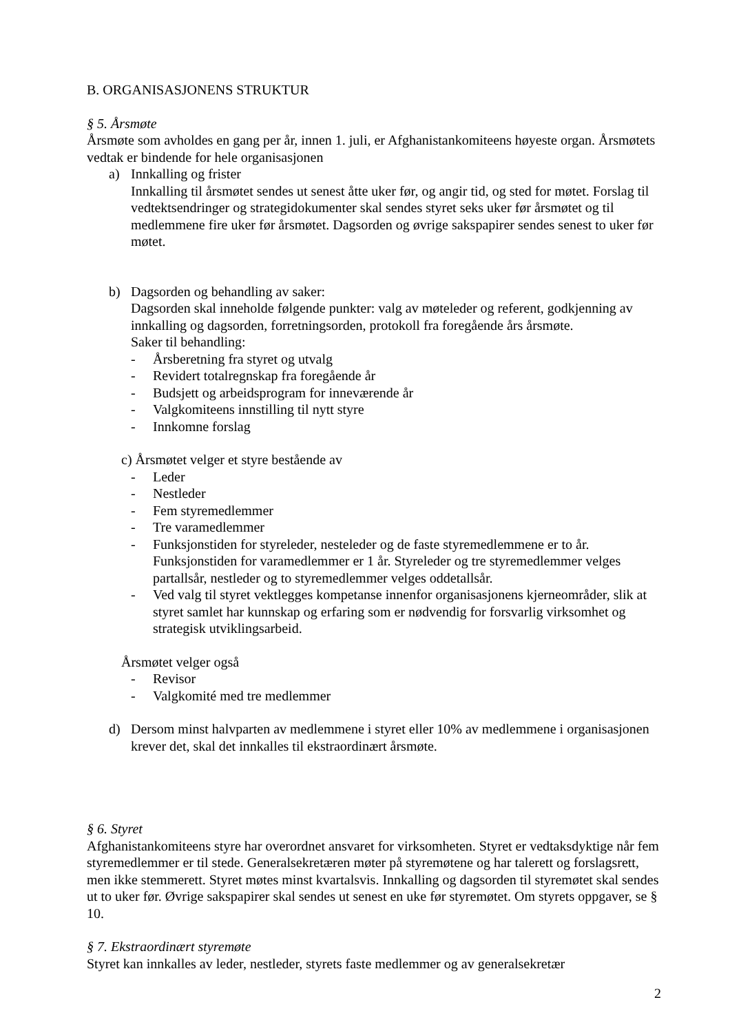B. ORGANISASJONENS STRUKTUR
§ 5. Årsmøte
Årsmøte som avholdes en gang per år, innen 1. juli, er Afghanistankomiteens høyeste organ. Årsmøtets vedtak er bindende for hele organisasjonen
a) Innkalling og frister
Innkalling til årsmøtet sendes ut senest åtte uker før, og angir tid, og sted for møtet. Forslag til vedtektsendringer og strategidokumenter skal sendes styret seks uker før årsmøtet og til medlemmene fire uker før årsmøtet. Dagsorden og øvrige sakspapirer sendes senest to uker før møtet.
b) Dagsorden og behandling av saker:
Dagsorden skal inneholde følgende punkter: valg av møteleder og referent, godkjenning av innkalling og dagsorden, forretningsorden, protokoll fra foregående års årsmøte.
Saker til behandling:
- Årsberetning fra styret og utvalg
- Revidert totalregnskap fra foregående år
- Budsjett og arbeidsprogram for inneværende år
- Valgkomiteens innstilling til nytt styre
- Innkomne forslag
c) Årsmøtet velger et styre bestående av
- Leder
- Nestleder
- Fem styremedlemmer
- Tre varamedlemmer
- Funksjonstiden for styreleder, nesteleder og de faste styremedlemmene er to år. Funksjonstiden for varamedlemmer er 1 år. Styreleder og tre styremedlemmer velges partallsår, nestleder og to styremedlemmer velges oddetallsår.
- Ved valg til styret vektlegges kompetanse innenfor organisasjonens kjerneområder, slik at styret samlet har kunnskap og erfaring som er nødvendig for forsvarlig virksomhet og strategisk utviklingsarbeid.
Årsmøtet velger også
- Revisor
- Valgkomité med tre medlemmer
d) Dersom minst halvparten av medlemmene i styret eller 10% av medlemmene i organisasjonen krever det, skal det innkalles til ekstraordinært årsmøte.
§ 6. Styret
Afghanistankomiteens styre har overordnet ansvaret for virksomheten. Styret er vedtaksdyktige når fem styremedlemmer er til stede. Generalsekretæren møter på styremøtene og har talerett og forslagsrett, men ikke stemmerett. Styret møtes minst kvartalsvis. Innkalling og dagsorden til styremøtet skal sendes ut to uker før. Øvrige sakspapirer skal sendes ut senest en uke før styremøtet. Om styrets oppgaver, se § 10.
§ 7. Ekstraordinært styremøte
Styret kan innkalles av leder, nestleder, styrets faste medlemmer og av generalsekretær
2